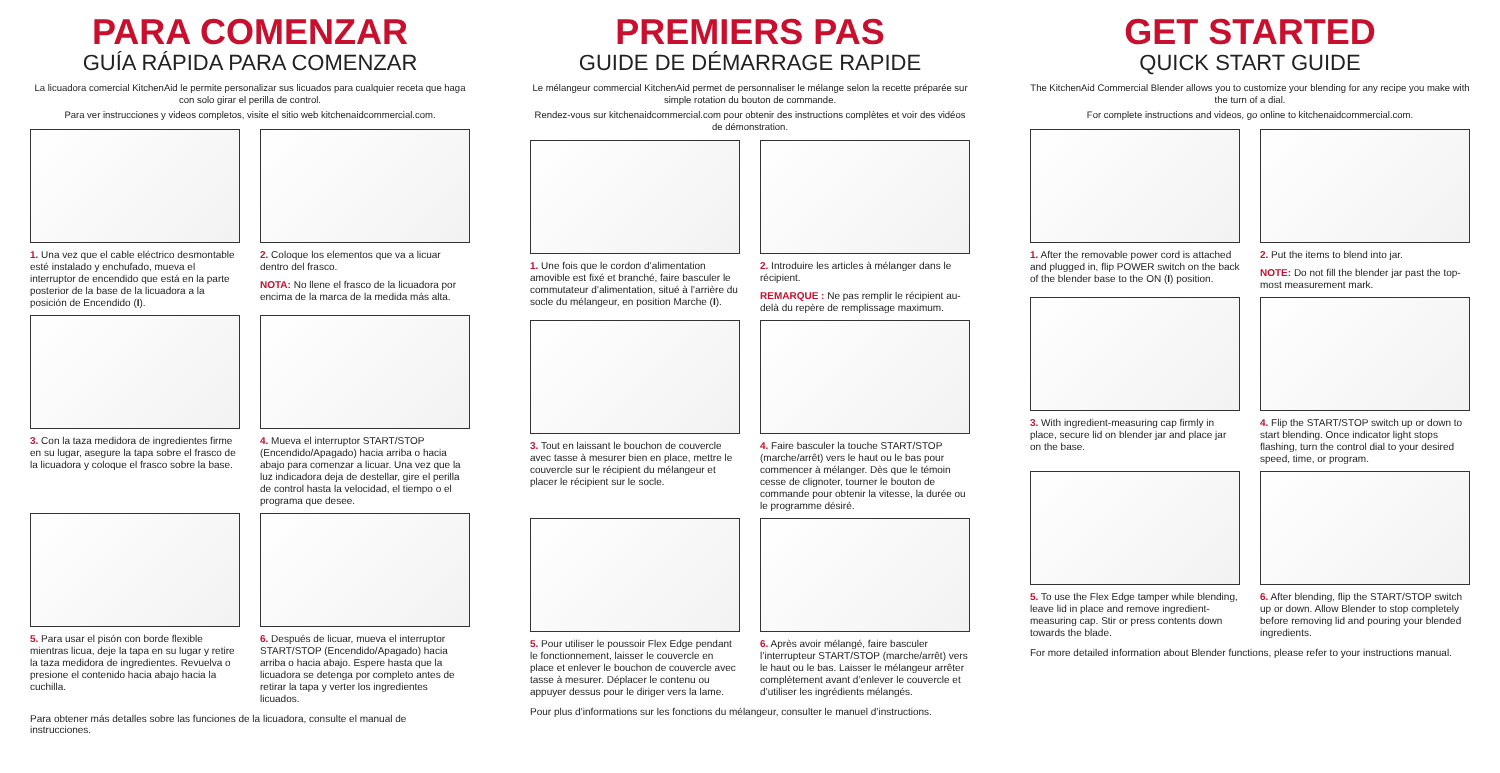PARA COMENZAR
GUÍA RÁPIDA PARA COMENZAR
La licuadora comercial KitchenAid le permite personalizar sus licuados para cualquier receta que haga con solo girar el perilla de control.
Para ver instrucciones y videos completos, visite el sitio web kitchenaidcommercial.com.
1. Una vez que el cable eléctrico desmontable esté instalado y enchufado, mueva el interruptor de encendido que está en la parte posterior de la base de la licuadora a la posición de Encendido (I).
2. Coloque los elementos que va a licuar dentro del frasco.
NOTA: No llene el frasco de la licuadora por encima de la marca de la medida más alta.
3. Con la taza medidora de ingredientes firme en su lugar, asegure la tapa sobre el frasco de la licuadora y coloque el frasco sobre la base.
4. Mueva el interruptor START/STOP (Encendido/Apagado) hacia arriba o hacia abajo para comenzar a licuar. Una vez que la luz indicadora deja de destellar, gire el perilla de control hasta la velocidad, el tiempo o el programa que desee.
5. Para usar el pisón con borde flexible mientras licua, deje la tapa en su lugar y retire la taza medidora de ingredientes. Revuelva o presione el contenido hacia abajo hacia la cuchilla.
6. Después de licuar, mueva el interruptor START/STOP (Encendido/Apagado) hacia arriba o hacia abajo. Espere hasta que la licuadora se detenga por completo antes de retirar la tapa y verter los ingredientes licuados.
Para obtener más detalles sobre las funciones de la licuadora, consulte el manual de instrucciones.
PREMIERS PAS
GUIDE DE DÉMARRAGE RAPIDE
Le mélangeur commercial KitchenAid permet de personnaliser le mélange selon la recette préparée sur simple rotation du bouton de commande.
Rendez-vous sur kitchenaidcommercial.com pour obtenir des instructions complètes et voir des vidéos de démonstration.
1. Une fois que le cordon d’alimentation amovible est fixé et branché, faire basculer le commutateur d’alimentation, situé à l’arrière du socle du mélangeur, en position Marche (I).
2. Introduire les articles à mélanger dans le récipient.
REMARQUE : Ne pas remplir le récipient au-delà du repère de remplissage maximum.
3. Tout en laissant le bouchon de couvercle avec tasse à mesurer bien en place, mettre le couvercle sur le récipient du mélangeur et placer le récipient sur le socle.
4. Faire basculer la touche START/STOP (marche/arrêt) vers le haut ou le bas pour commencer à mélanger. Dès que le témoin cesse de clignoter, tourner le bouton de commande pour obtenir la vitesse, la durée ou le programme désiré.
5. Pour utiliser le poussoir Flex Edge pendant le fonctionnement, laisser le couvercle en place et enlever le bouchon de couvercle avec tasse à mesurer. Déplacer le contenu ou appuyer dessus pour le diriger vers la lame.
6. Après avoir mélangé, faire basculer l’interrupteur START/STOP (marche/arrêt) vers le haut ou le bas. Laisser le mélangeur arrêter complètement avant d’enlever le couvercle et d’utiliser les ingrédients mélangés.
Pour plus d’informations sur les fonctions du mélangeur, consulter le manuel d’instructions.
GET STARTED
QUICK START GUIDE
The KitchenAid Commercial Blender allows you to customize your blending for any recipe you make with the turn of a dial.
For complete instructions and videos, go online to kitchenaidcommercial.com.
1. After the removable power cord is attached and plugged in, flip POWER switch on the back of the blender base to the ON (I) position.
2. Put the items to blend into jar.
NOTE: Do not fill the blender jar past the top-most measurement mark.
3. With ingredient-measuring cap firmly in place, secure lid on blender jar and place jar on the base.
4. Flip the START/STOP switch up or down to start blending. Once indicator light stops flashing, turn the control dial to your desired speed, time, or program.
5. To use the Flex Edge tamper while blending, leave lid in place and remove ingredient-measuring cap. Stir or press contents down towards the blade.
6. After blending, flip the START/STOP switch up or down. Allow Blender to stop completely before removing lid and pouring your blended ingredients.
For more detailed information about Blender functions, please refer to your instructions manual.